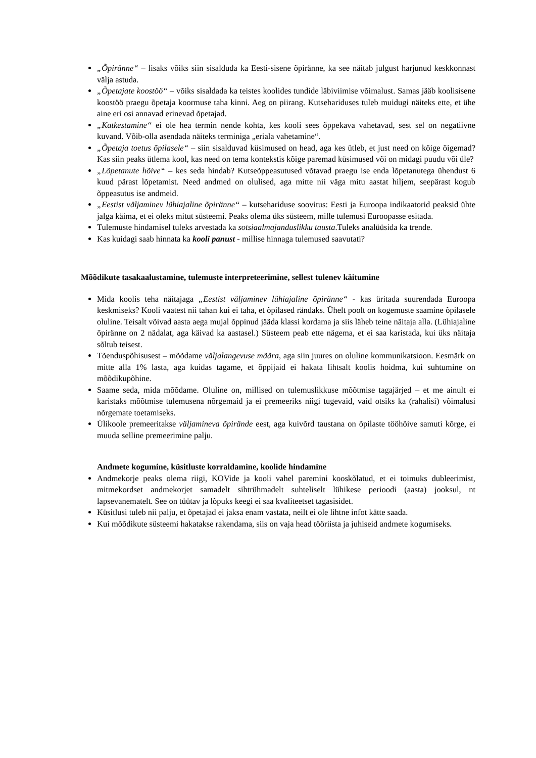„Õpiränne“ – lisaks võiks siin sisalduda ka Eesti-sisene õpiränne, ka see näitab julgust harjunud keskkonnast välja astuda.
„Õpetajate koostöö“ – võiks sisaldada ka teistes koolides tundide läbiviimise võimalust. Samas jääb koolisisene koostöö praegu õpetaja koormuse taha kinni. Aeg on piirang. Kutsehariduses tuleb muidugi näiteks ette, et ühe aine eri osi annavad erinevad õpetajad.
„Katkestamine“ ei ole hea termin nende kohta, kes kooli sees õppekava vahetavad, sest sel on negatiivne kuvand. Võib-olla asendada näiteks terminiga „eriala vahetamine“.
„Õpetaja toetus õpilasele“ – siin sisalduvad küsimused on head, aga kes ütleb, et just need on kõige õigemad? Kas siin peaks ütlema kool, kas need on tema kontekstis kõige paremad küsimused või on midagi puudu või üle?
„Lõpetanute hõive“ – kes seda hindab? Kutseõppeasutused võtavad praegu ise enda lõpetanutega ühendust 6 kuud pärast lõpetamist. Need andmed on olulised, aga mitte nii väga mitu aastat hiljem, seepärast kogub õppeasutus ise andmeid.
„Eestist väljaminev lühiajaline õpiränne“ – kutsehariduse soovitus: Eesti ja Euroopa indikaatorid peaksid ühte jalga käima, et ei oleks mitut süsteemi. Peaks olema üks süsteem, mille tulemusi Euroopasse esitada.
Tulemuste hindamisel tuleks arvestada ka sotsiaalmajanduslikku tausta.Tuleks analüüsida ka trende.
Kas kuidagi saab hinnata ka kooli panust - millise hinnaga tulemused saavutati?
Mõõdikute tasakaalustamine, tulemuste interpreteerimine, sellest tulenev käitumine
Mida koolis teha näitajaga „Eestist väljaminev lühiajaline õpiränne“ - kas üritada suurendada Euroopa keskmiseks? Kooli vaatest nii tahan kui ei taha, et õpilased rändaks. Ühelt poolt on kogemuste saamine õpilasele oluline. Teisalt võivad aasta aega mujal õppinud jääda klassi kordama ja siis läheb teine näitaja alla. (Lühiajaline õpiränne on 2 nädalat, aga käivad ka aastasel.) Süsteem peab ette nägema, et ei saa karistada, kui üks näitaja sõltub teisest.
Tõenduspõhisusest – mõõdame väljalangevuse määra, aga siin juures on oluline kommunikatsioon. Eesmärk on mitte alla 1% lasta, aga kuidas tagame, et õppijaid ei hakata lihtsalt koolis hoidma, kui suhtumine on mõõdikupõhine.
Saame seda, mida mõõdame. Oluline on, millised on tulemuslikkuse mõõtmise tagajärjed – et me ainult ei karistaks mõõtmise tulemusena nõrgemaid ja ei premeeriks niigi tugevaid, vaid otsiks ka (rahalisi) võimalusi nõrgemate toetamiseks.
Ülikoole premeeritakse väljamineva õpirände eest, aga kuivõrd taustana on õpilaste tööhõive samuti kõrge, ei muuda selline premeerimine palju.
Andmete kogumine, küsitluste korraldamine, koolide hindamine
Andmekorje peaks olema riigi, KOVide ja kooli vahel paremini kooskõlatud, et ei toimuks dubleerimist, mitmekordset andmekorjet samadelt sihtrühmadelt suhteliselt lühikese perioodi (aasta) jooksul, nt lapsevanematelt. See on tüütav ja lõpuks keegi ei saa kvaliteetset tagasisidet.
Küsitlusi tuleb nii palju, et õpetajad ei jaksa enam vastata, neilt ei ole lihtne infot kätte saada.
Kui mõõdikute süsteemi hakatakse rakendama, siis on vaja head tööriista ja juhiseid andmete kogumiseks.